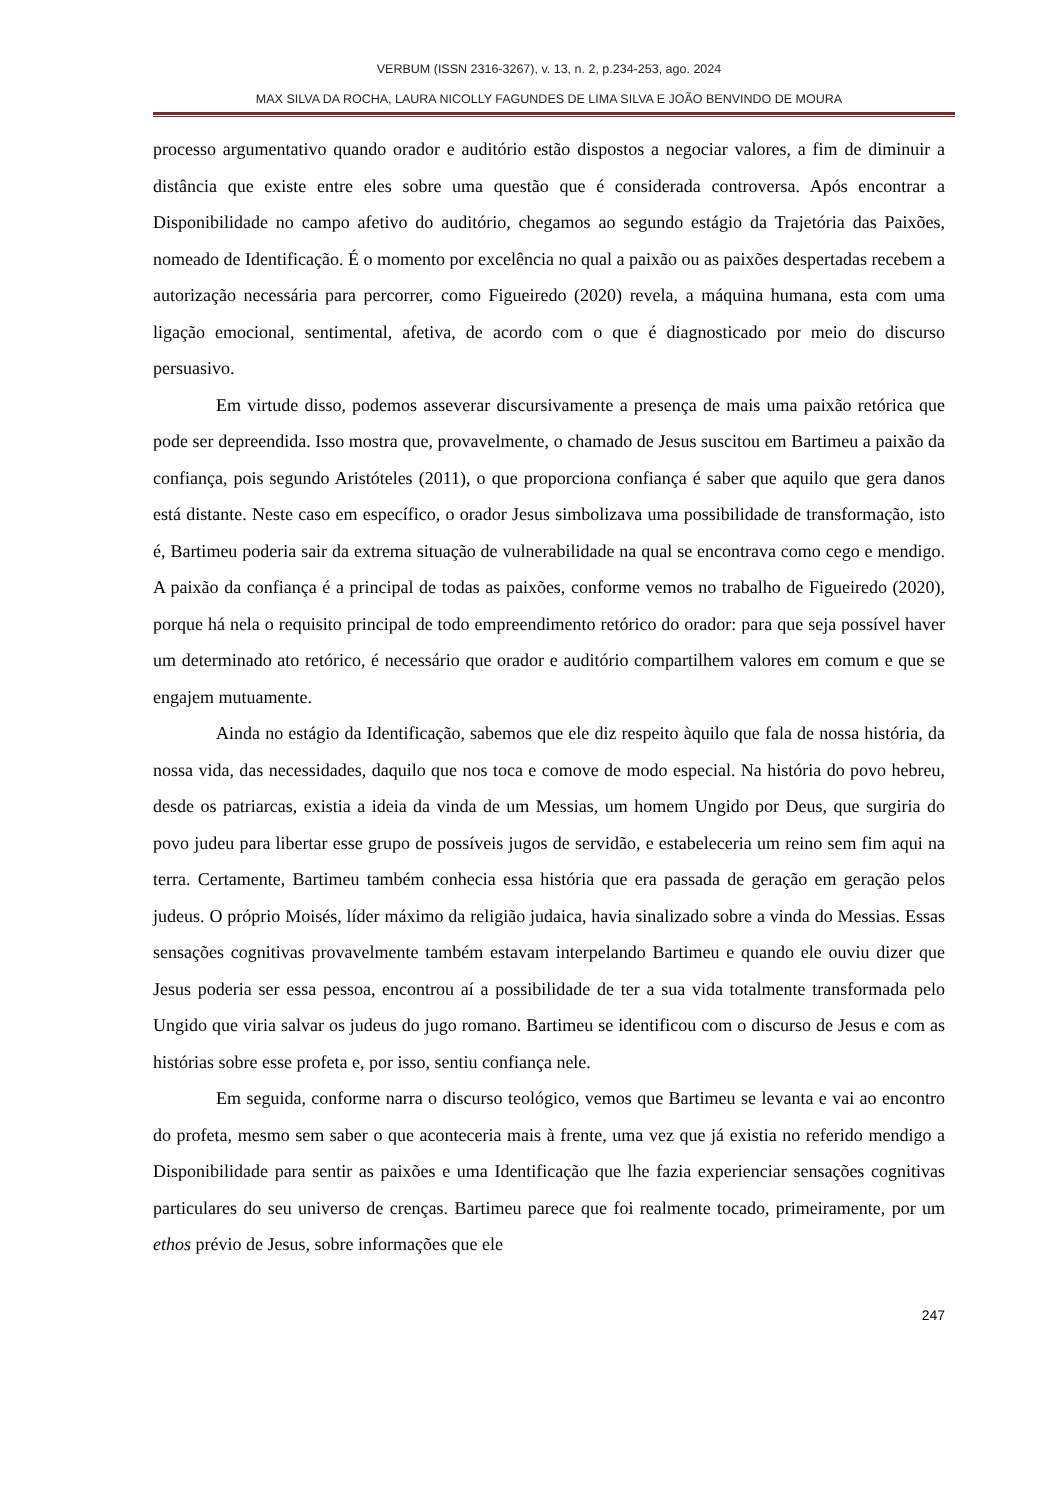VERBUM (ISSN 2316-3267), v. 13, n. 2, p.234-253, ago. 2024
MAX SILVA DA ROCHA, LAURA NICOLLY FAGUNDES DE LIMA SILVA E JOÃO BENVINDO DE MOURA
processo argumentativo quando orador e auditório estão dispostos a negociar valores, a fim de diminuir a distância que existe entre eles sobre uma questão que é considerada controversa. Após encontrar a Disponibilidade no campo afetivo do auditório, chegamos ao segundo estágio da Trajetória das Paixões, nomeado de Identificação. É o momento por excelência no qual a paixão ou as paixões despertadas recebem a autorização necessária para percorrer, como Figueiredo (2020) revela, a máquina humana, esta com uma ligação emocional, sentimental, afetiva, de acordo com o que é diagnosticado por meio do discurso persuasivo.
Em virtude disso, podemos asseverar discursivamente a presença de mais uma paixão retórica que pode ser depreendida. Isso mostra que, provavelmente, o chamado de Jesus suscitou em Bartimeu a paixão da confiança, pois segundo Aristóteles (2011), o que proporciona confiança é saber que aquilo que gera danos está distante. Neste caso em específico, o orador Jesus simbolizava uma possibilidade de transformação, isto é, Bartimeu poderia sair da extrema situação de vulnerabilidade na qual se encontrava como cego e mendigo. A paixão da confiança é a principal de todas as paixões, conforme vemos no trabalho de Figueiredo (2020), porque há nela o requisito principal de todo empreendimento retórico do orador: para que seja possível haver um determinado ato retórico, é necessário que orador e auditório compartilhem valores em comum e que se engajem mutuamente.
Ainda no estágio da Identificação, sabemos que ele diz respeito àquilo que fala de nossa história, da nossa vida, das necessidades, daquilo que nos toca e comove de modo especial. Na história do povo hebreu, desde os patriarcas, existia a ideia da vinda de um Messias, um homem Ungido por Deus, que surgiria do povo judeu para libertar esse grupo de possíveis jugos de servidão, e estabeleceria um reino sem fim aqui na terra. Certamente, Bartimeu também conhecia essa história que era passada de geração em geração pelos judeus. O próprio Moisés, líder máximo da religião judaica, havia sinalizado sobre a vinda do Messias. Essas sensações cognitivas provavelmente também estavam interpelando Bartimeu e quando ele ouviu dizer que Jesus poderia ser essa pessoa, encontrou aí a possibilidade de ter a sua vida totalmente transformada pelo Ungido que viria salvar os judeus do jugo romano. Bartimeu se identificou com o discurso de Jesus e com as histórias sobre esse profeta e, por isso, sentiu confiança nele.
Em seguida, conforme narra o discurso teológico, vemos que Bartimeu se levanta e vai ao encontro do profeta, mesmo sem saber o que aconteceria mais à frente, uma vez que já existia no referido mendigo a Disponibilidade para sentir as paixões e uma Identificação que lhe fazia experienciar sensações cognitivas particulares do seu universo de crenças. Bartimeu parece que foi realmente tocado, primeiramente, por um ethos prévio de Jesus, sobre informações que ele
247